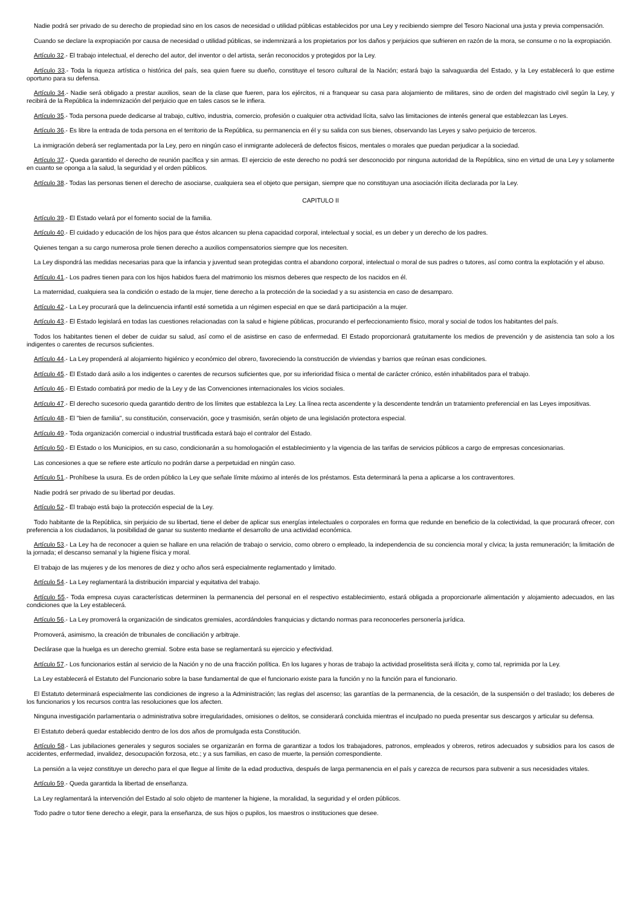Nadie podrá ser privado de su derecho de propiedad sino en los casos de necesidad o utilidad públicas establecidos por una Ley y recibiendo siempre del Tesoro Nacional una justa y previa compensación.
Cuando se declare la expropiación por causa de necesidad o utilidad públicas, se indemnizará a los propietarios por los daños y perjuicios que sufrieren en razón de la mora, se consume o no la expropiación.
Artículo 32.- El trabajo intelectual, el derecho del autor, del inventor o del artista, serán reconocidos y protegidos por la Ley.
Artículo 33.- Toda la riqueza artística o histórica del país, sea quien fuere su dueño, constituye el tesoro cultural de la Nación; estará bajo la salvaguardia del Estado, y la Ley establecerá lo que estime oportuno para su defensa.
Artículo 34.- Nadie será obligado a prestar auxilios, sean de la clase que fueren, para los ejércitos, ni a franquear su casa para alojamiento de militares, sino de orden del magistrado civil según la Ley, y recibirá de la República la indemnización del perjuicio que en tales casos se le infiera.
Artículo 35.- Toda persona puede dedicarse al trabajo, cultivo, industria, comercio, profesión o cualquier otra actividad lícita, salvo las limitaciones de interés general que establezcan las Leyes.
Artículo 36.- Es libre la entrada de toda persona en el territorio de la República, su permanencia en él y su salida con sus bienes, observando las Leyes y salvo perjuicio de terceros.
La inmigración deberá ser reglamentada por la Ley, pero en ningún caso el inmigrante adolecerá de defectos físicos, mentales o morales que puedan perjudicar a la sociedad.
Artículo 37.- Queda garantido el derecho de reunión pacífica y sin armas. El ejercicio de este derecho no podrá ser desconocido por ninguna autoridad de la República, sino en virtud de una Ley y solamente en cuanto se oponga a la salud, la seguridad y el orden públicos.
Artículo 38.- Todas las personas tienen el derecho de asociarse, cualquiera sea el objeto que persigan, siempre que no constituyan una asociación ilícita declarada por la Ley.
CAPITULO II
Artículo 39.- El Estado velará por el fomento social de la familia.
Artículo 40.- El cuidado y educación de los hijos para que éstos alcancen su plena capacidad corporal, intelectual y social, es un deber y un derecho de los padres.
Quienes tengan a su cargo numerosa prole tienen derecho a auxilios compensatorios siempre que los necesiten.
La Ley dispondrá las medidas necesarias para que la infancia y juventud sean protegidas contra el abandono corporal, intelectual o moral de sus padres o tutores, así como contra la explotación y el abuso.
Artículo 41.- Los padres tienen para con los hijos habidos fuera del matrimonio los mismos deberes que respecto de los nacidos en él.
La maternidad, cualquiera sea la condición o estado de la mujer, tiene derecho a la protección de la sociedad y a su asistencia en caso de desamparo.
Artículo 42.- La Ley procurará que la delincuencia infantil esté sometida a un régimen especial en que se dará participación a la mujer.
Artículo 43.- El Estado legislará en todas las cuestiones relacionadas con la salud e higiene públicas, procurando el perfeccionamiento físico, moral y social de todos los habitantes del país.
Todos los habitantes tienen el deber de cuidar su salud, así como el de asistirse en caso de enfermedad. El Estado proporcionará gratuitamente los medios de prevención y de asistencia tan solo a los indigentes o carentes de recursos suficientes.
Artículo 44.- La Ley propenderá al alojamiento higiénico y económico del obrero, favoreciendo la construcción de viviendas y barrios que reúnan esas condiciones.
Artículo 45.- El Estado dará asilo a los indigentes o carentes de recursos suficientes que, por su inferioridad física o mental de carácter crónico, estén inhabilitados para el trabajo.
Artículo 46.- El Estado combatirá por medio de la Ley y de las Convenciones internacionales los vicios sociales.
Artículo 47.- El derecho sucesorio queda garantido dentro de los límites que establezca la Ley. La línea recta ascendente y la descendente tendrán un tratamiento preferencial en las Leyes impositivas.
Artículo 48.- El "bien de familia", su constitución, conservación, goce y trasmisión, serán objeto de una legislación protectora especial.
Artículo 49.- Toda organización comercial o industrial trustificada estará bajo el contralor del Estado.
Artículo 50.- El Estado o los Municipios, en su caso, condicionarán a su homologación el establecimiento y la vigencia de las tarifas de servicios públicos a cargo de empresas concesionarias.
Las concesiones a que se refiere este artículo no podrán darse a perpetuidad en ningún caso.
Artículo 51.- Prohíbese la usura. Es de orden público la Ley que señale límite máximo al interés de los préstamos. Esta determinará la pena a aplicarse a los contraventores.
Nadie podrá ser privado de su libertad por deudas.
Artículo 52.- El trabajo está bajo la protección especial de la Ley.
Todo habitante de la República, sin perjuicio de su libertad, tiene el deber de aplicar sus energías intelectuales o corporales en forma que redunde en beneficio de la colectividad, la que procurará ofrecer, con preferencia a los ciudadanos, la posibilidad de ganar su sustento mediante el desarrollo de una actividad económica.
Artículo 53.- La Ley ha de reconocer a quien se hallare en una relación de trabajo o servicio, como obrero o empleado, la independencia de su conciencia moral y cívica; la justa remuneración; la limitación de la jornada; el descanso semanal y la higiene física y moral.
El trabajo de las mujeres y de los menores de diez y ocho años será especialmente reglamentado y limitado.
Artículo 54.- La Ley reglamentará la distribución imparcial y equitativa del trabajo.
Artículo 55.- Toda empresa cuyas características determinen la permanencia del personal en el respectivo establecimiento, estará obligada a proporcionarle alimentación y alojamiento adecuados, en las condiciones que la Ley establecerá.
Artículo 56.- La Ley promoverá la organización de sindicatos gremiales, acordándoles franquicias y dictando normas para reconocerles personería jurídica.
Promoverá, asimismo, la creación de tribunales de conciliación y arbitraje.
Declárase que la huelga es un derecho gremial. Sobre esta base se reglamentará su ejercicio y efectividad.
Artículo 57.- Los funcionarios están al servicio de la Nación y no de una fracción política. En los lugares y horas de trabajo la actividad proselitista será ilícita y, como tal, reprimida por la Ley.
La Ley establecerá el Estatuto del Funcionario sobre la base fundamental de que el funcionario existe para la función y no la función para el funcionario.
El Estatuto determinará especialmente las condiciones de ingreso a la Administración; las reglas del ascenso; las garantías de la permanencia, de la cesación, de la suspensión o del traslado; los deberes de los funcionarios y los recursos contra las resoluciones que los afecten.
Ninguna investigación parlamentaria o administrativa sobre irregularidades, omisiones o delitos, se considerará concluida mientras el inculpado no pueda presentar sus descargos y articular su defensa.
El Estatuto deberá quedar establecido dentro de los dos años de promulgada esta Constitución.
Artículo 58.- Las jubilaciones generales y seguros sociales se organizarán en forma de garantizar a todos los trabajadores, patronos, empleados y obreros, retiros adecuados y subsidios para los casos de accidentes, enfermedad, invalidez, desocupación forzosa, etc.; y a sus familias, en caso de muerte, la pensión correspondiente.
La pensión a la vejez constituye un derecho para el que llegue al límite de la edad productiva, después de larga permanencia en el país y carezca de recursos para subvenir a sus necesidades vitales.
Artículo 59.- Queda garantida la libertad de enseñanza.
La Ley reglamentará la intervención del Estado al solo objeto de mantener la higiene, la moralidad, la seguridad y el orden públicos.
Todo padre o tutor tiene derecho a elegir, para la enseñanza, de sus hijos o pupilos, los maestros o instituciones que desee.